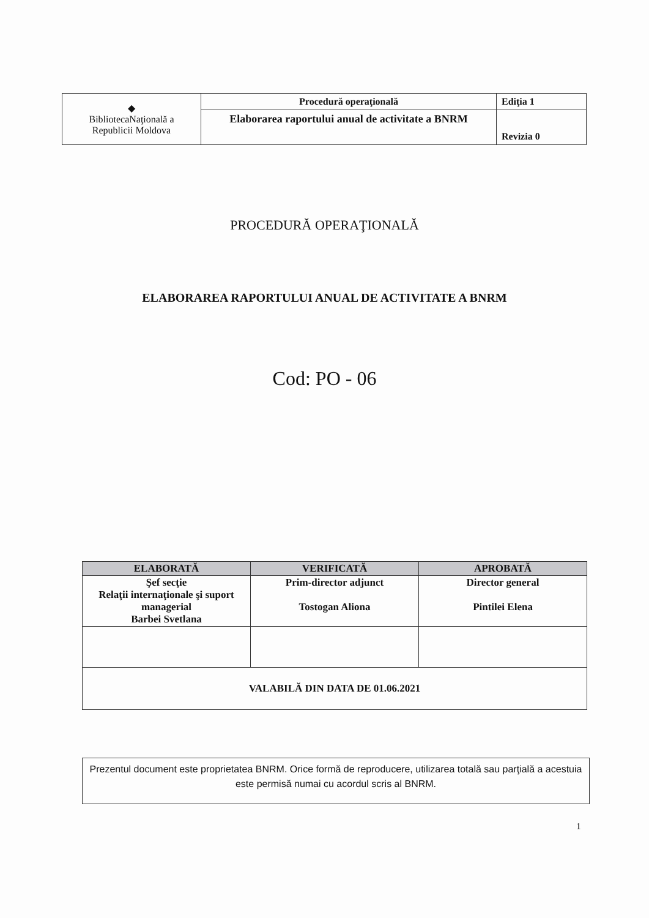| ◆ BibliotecaNaţională a Republicii Moldova | Procedură operaţională | Ediţia 1 |
| | Elaborarea raportului anual de activitate a BNRM | Revizia 0 |
PROCEDURĂ OPERAŢIONALĂ
ELABORAREA RAPORTULUI ANUAL DE ACTIVITATE A BNRM
Cod: PO - 06
| ELABORATĂ | VERIFICATĂ | APROBATĂ |
| --- | --- | --- |
| Şef secţie Relaţii internaţionale şi suport managerial Barbei Svetlana | Prim-director adjunct Tostogan Aliona | Director general Pintilei Elena |
| VALABILĂ DIN DATA DE 01.06.2021 | | |
Prezentul document este proprietatea BNRM. Orice formă de reproducere, utilizarea totală sau parţială a acestuia este permisă numai cu acordul scris al BNRM.
1